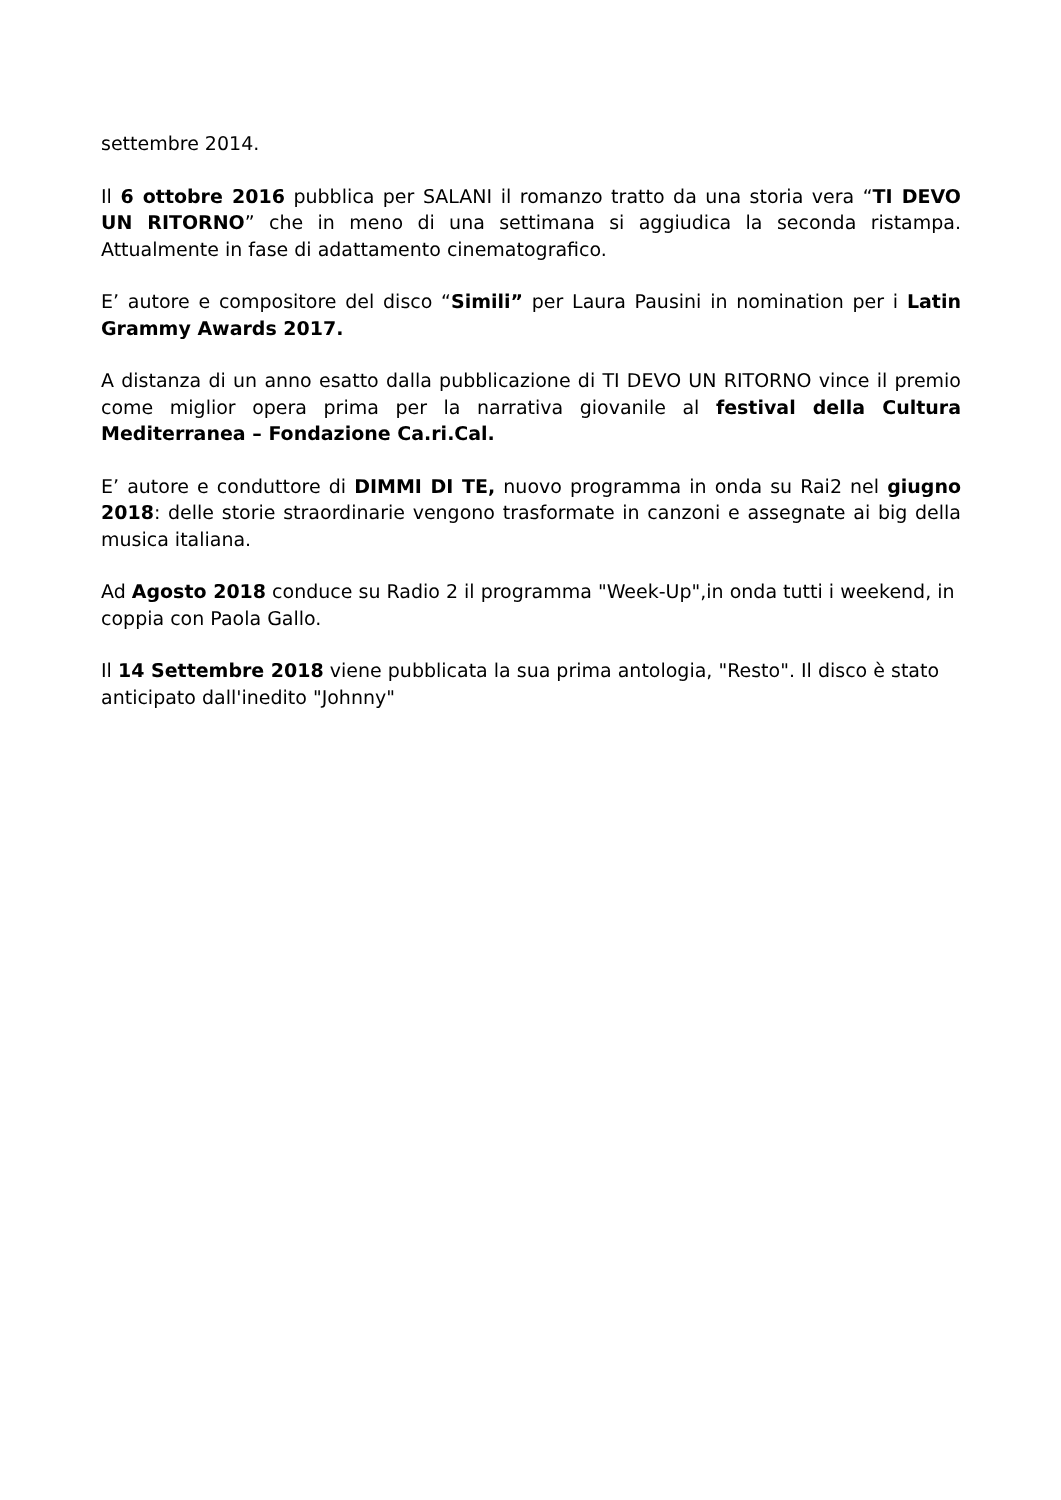settembre 2014.
Il 6 ottobre 2016 pubblica per SALANI il romanzo tratto da una storia vera “TI DEVO UN RITORNO” che in meno di una settimana si aggiudica la seconda ristampa. Attualmente in fase di adattamento cinematografico.
E’ autore e compositore del disco “Simili” per Laura Pausini in nomination per i Latin Grammy Awards 2017.
A distanza di un anno esatto dalla pubblicazione di TI DEVO UN RITORNO vince il premio come miglior opera prima per la narrativa giovanile al festival della Cultura Mediterranea – Fondazione Ca.ri.Cal.
E’ autore e conduttore di DIMMI DI TE, nuovo programma in onda su Rai2 nel giugno 2018: delle storie straordinarie vengono trasformate in canzoni e assegnate ai big della musica italiana.
Ad Agosto 2018 conduce su Radio 2 il programma "Week-Up",in onda tutti i weekend, in coppia con Paola Gallo.
Il 14 Settembre 2018 viene pubblicata la sua prima antologia, "Resto". Il disco è stato anticipato dall'inedito "Johnny"